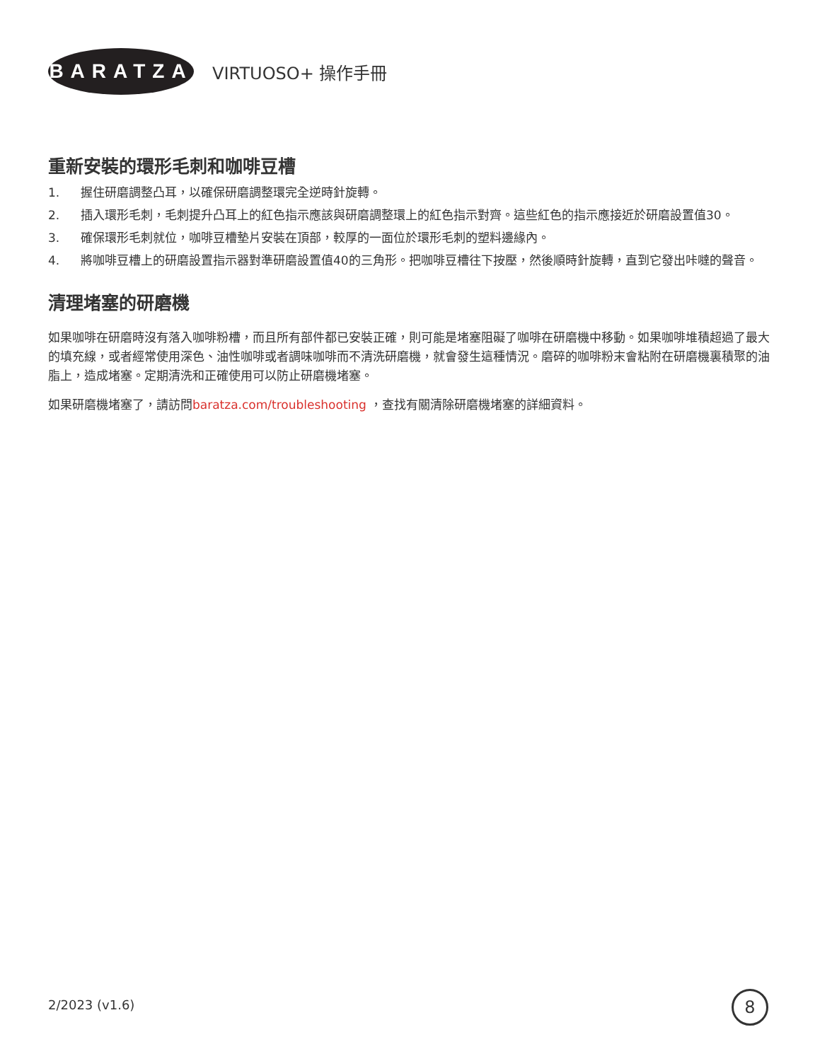BARATZA
VIRTUOSO+ 操作手冊
重新安裝的環形毛刺和咖啡豆槽
1. 握住研磨調整凸耳，以確保研磨調整環完全逆時針旋轉。
2. 插入環形毛刺，毛刺提升凸耳上的紅色指示應該與研磨調整環上的紅色指示對齊。這些紅色的指示應接近於研磨設置值30。
3. 確保環形毛刺就位，咖啡豆槽墊片安裝在頂部，較厚的一面位於環形毛刺的塑料邊緣內。
4. 將咖啡豆槽上的研磨設置指示器對準研磨設置值40的三角形。把咖啡豆槽往下按壓，然後順時針旋轉，直到它發出咔噠的聲音。
清理堵塞的研磨機
如果咖啡在研磨時沒有落入咖啡粉槽，而且所有部件都已安裝正確，則可能是堵塞阻礙了咖啡在研磨機中移動。如果咖啡堆積超過了最大的填充線，或者經常使用深色、油性咖啡或者調味咖啡而不清洗研磨機，就會發生這種情況。磨碎的咖啡粉末會粘附在研磨機裏積聚的油脂上，造成堵塞。定期清洗和正確使用可以防止研磨機堵塞。
如果研磨機堵塞了，請訪問baratza.com/troubleshooting ，查找有關清除研磨機堵塞的詳細資料。
2/2023 (v1.6) 8